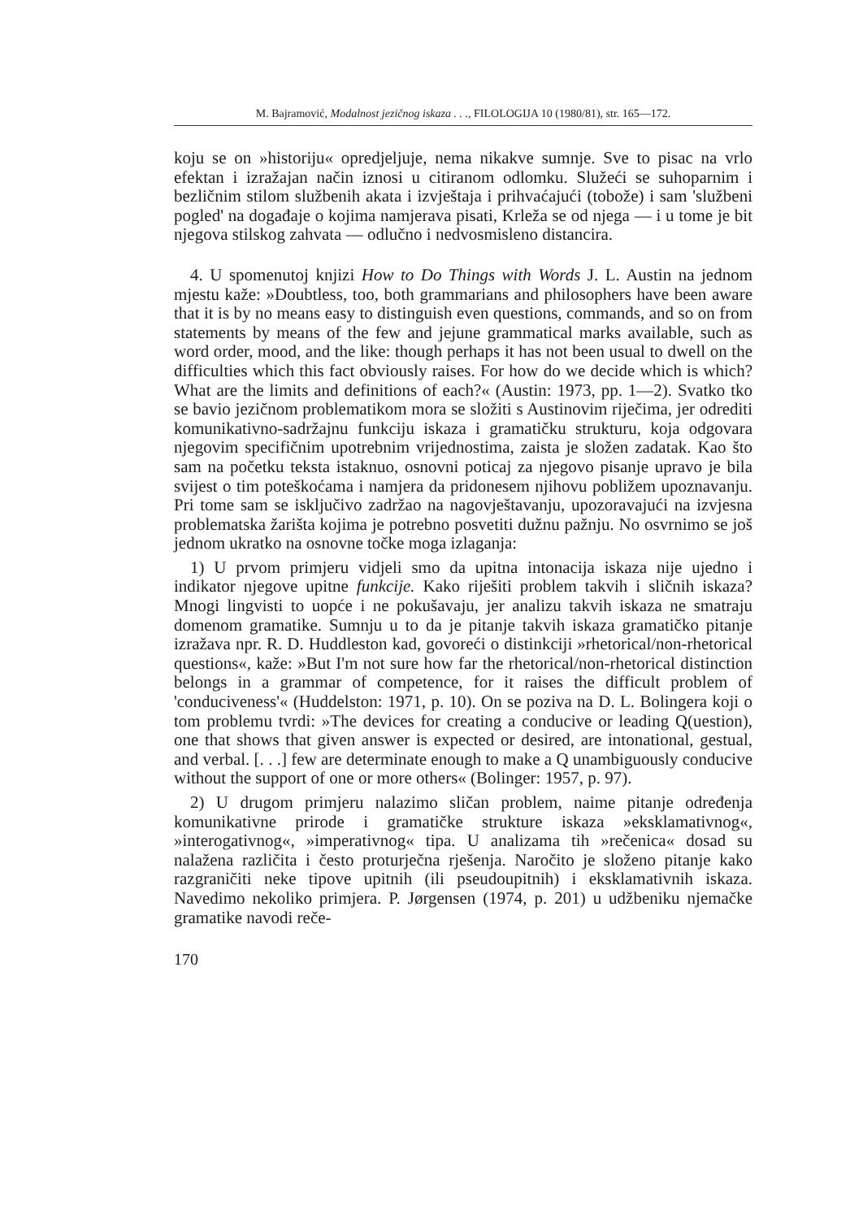M. Bajramović, Modalnost jezičnog iskaza . . ., FILOLOGIJA 10 (1980/81), str. 165—172.
koju se on »historiju« opredjeljuje, nema nikakve sumnje. Sve to pisac na vrlo efektan i izražajan način iznosi u citiranom odlomku. Služeći se suhoparnim i bezličnim stilom službenih akata i izvještaja i prihvaćajući (tobože) i sam 'službeni pogled' na događaje o kojima namjerava pisati, Krleža se od njega — i u tome je bit njegova stilskog zahvata — odlučno i nedvosmisleno distancira.
4. U spomenutoj knjizi How to Do Things with Words J. L. Austin na jednom mjestu kaže: »Doubtless, too, both grammarians and philosophers have been aware that it is by no means easy to distinguish even questions, commands, and so on from statements by means of the few and jejune grammatical marks available, such as word order, mood, and the like: though perhaps it has not been usual to dwell on the difficulties which this fact obviously raises. For how do we decide which is which? What are the limits and definitions of each?« (Austin: 1973, pp. 1—2). Svatko tko se bavio jezičnom problematikom mora se složiti s Austinovim riječima, jer odrediti komunikativno-sadržajnu funkciju iskaza i gramatičku strukturu, koja odgovara njegovim specifičnim upotrebnim vrijednostima, zaista je složen zadatak. Kao što sam na početku teksta istaknuo, osnovni poticaj za njegovo pisanje upravo je bila svijest o tim poteškoćama i namjera da pridonesem njihovu pobližem upoznavanju. Pri tome sam se isključivo zadržao na nagovještavanju, upozoravajući na izvjesna problematska žarišta kojima je potrebno posvetiti dužnu pažnju. No osvrnimo se još jednom ukratko na osnovne točke moga izlaganja:
1) U prvom primjeru vidjeli smo da upitna intonacija iskaza nije ujedno i indikator njegove upitne funkcije. Kako riješiti problem takvih i sličnih iskaza? Mnogi lingvisti to uopće i ne pokušavaju, jer analizu takvih iskaza ne smatraju domenom gramatike. Sumnju u to da je pitanje takvih iskaza gramatičko pitanje izražava npr. R. D. Huddleston kad, govoreći o distinkciji »rhetorical/non-rhetorical questions«, kaže: »But I'm not sure how far the rhetorical/non-rhetorical distinction belongs in a grammar of competence, for it raises the difficult problem of 'conduciveness'« (Huddelston: 1971, p. 10). On se poziva na D. L. Bolingera koji o tom problemu tvrdi: »The devices for creating a conducive or leading Q(uestion), one that shows that given answer is expected or desired, are intonational, gestual, and verbal. [. . .] few are determinate enough to make a Q unambiguously conducive without the support of one or more others« (Bolinger: 1957, p. 97).
2) U drugom primjeru nalazimo sličan problem, naime pitanje određenja komunikativne prirode i gramatičke strukture iskaza »eksklamativnog«, »interogativnog«, »imperativnog« tipa. U analizama tih »rečenica« dosad su nalažena različita i često proturječna rješenja. Naročito je složeno pitanje kako razgraničiti neke tipove upitnih (ili pseudoupitnih) i eksklamativnih iskaza. Navedimo nekoliko primjera. P. Jørgensen (1974, p. 201) u udžbeniku njemačke gramatike navodi reče-
170